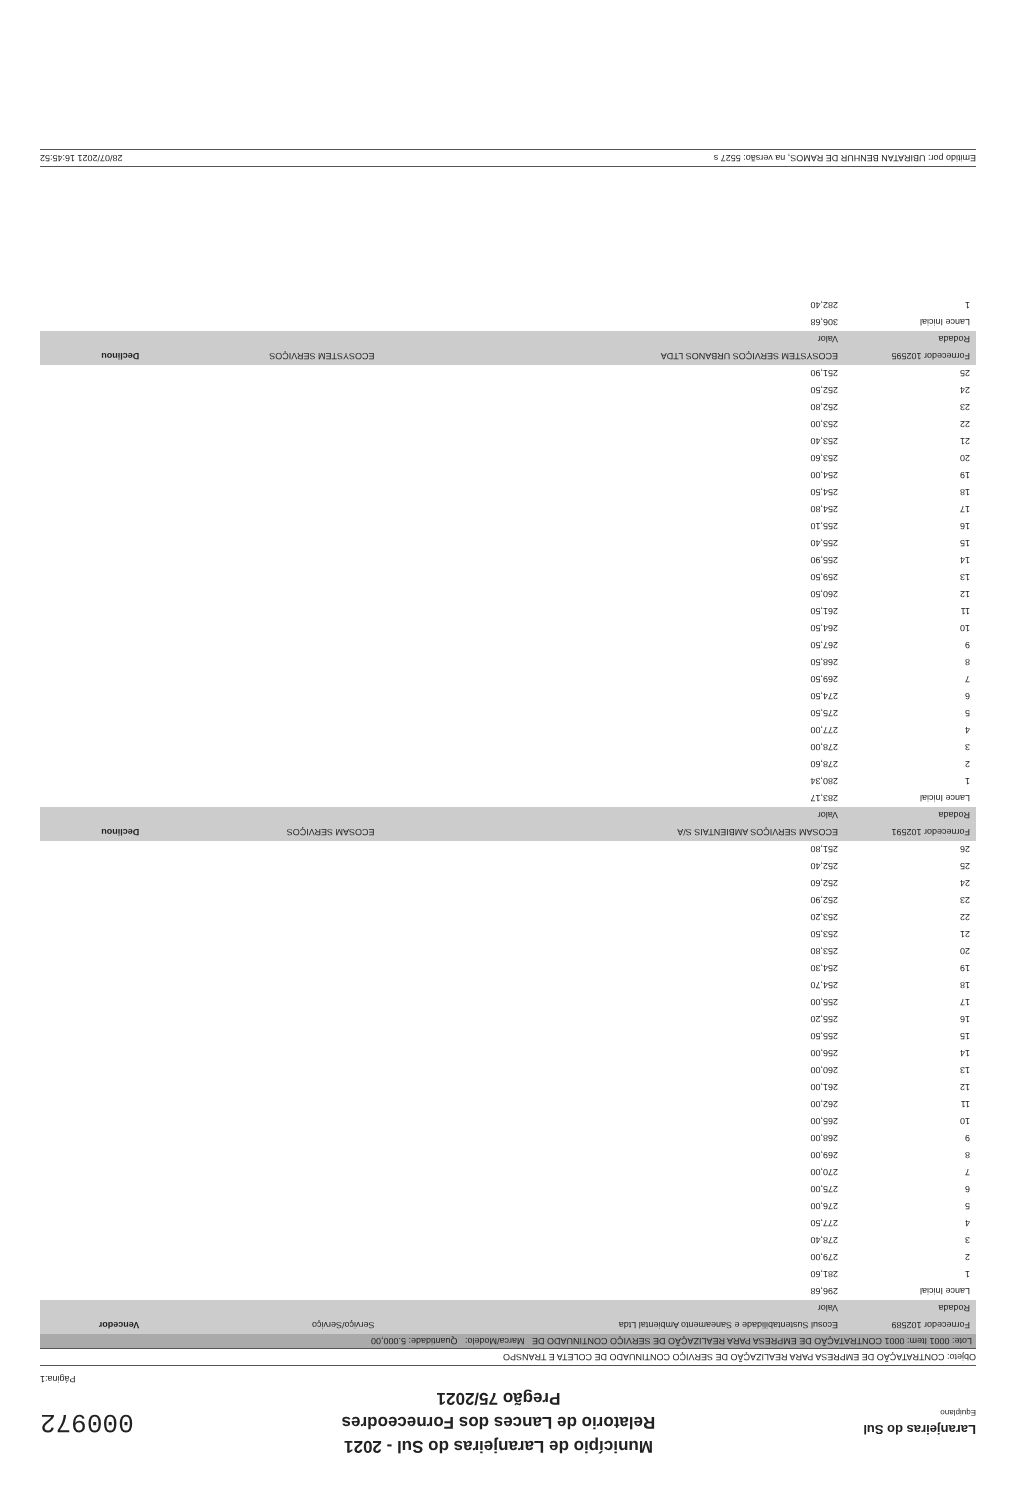Laranjeiras do Sul
Equiplano
Município de Laranjeiras do Sul - 2021
Relatorio de Lances dos Forneceodres
Pregão 75/2021
000972
Página:1
Objeto: CONTRATAÇÃO DE EMPRESA PARA REALIZAÇÃO DE SERVIÇO CONTINUADO DE COLETA E TRANSPO
Lote: 0001 Item: 0001 CONTRATAÇÃO DE EMPRESA PARA REALIZAÇÃO DE SERVIÇO CONTINUADO DE Marca/Modelo: Quantidade: 5.000,00
| Fornecedor 102589 | Ecosul Sustentabilidade e Saneamento Ambiental Ltda | Serviço/Serviço | Vencedor |
| --- | --- | --- | --- |
| Rodada | Valor | | |
| Lance Inicial | 296,68 | | |
| 1 | 281,60 | | |
| 2 | 279,00 | | |
| 3 | 278,40 | | |
| 4 | 277,50 | | |
| 5 | 276,00 | | |
| 6 | 275,00 | | |
| 7 | 270,00 | | |
| 8 | 269,00 | | |
| 9 | 268,00 | | |
| 10 | 265,00 | | |
| 11 | 262,00 | | |
| 12 | 261,00 | | |
| 13 | 260,00 | | |
| 14 | 256,00 | | |
| 15 | 255,50 | | |
| 16 | 255,20 | | |
| 17 | 255,00 | | |
| 18 | 254,70 | | |
| 19 | 254,30 | | |
| 20 | 253,80 | | |
| 21 | 253,50 | | |
| 22 | 253,20 | | |
| 23 | 252,90 | | |
| 24 | 252,60 | | |
| 25 | 252,40 | | |
| 26 | 251,80 | | |
| Fornecedor 102591 | ECOSAM SERVIÇOS AMBIENTAIS S/A | ECOSAM SERVIÇOS | Declinou |
| Rodada | Valor | | |
| Lance Inicial | 283,17 | | |
| 1 | 280,34 | | |
| 2 | 278,60 | | |
| 3 | 278,00 | | |
| 4 | 277,00 | | |
| 5 | 275,50 | | |
| 6 | 274,50 | | |
| 7 | 269,50 | | |
| 8 | 268,50 | | |
| 9 | 267,50 | | |
| 10 | 264,50 | | |
| 11 | 261,50 | | |
| 12 | 260,50 | | |
| 13 | 259,50 | | |
| 14 | 255,90 | | |
| 15 | 255,40 | | |
| 16 | 255,10 | | |
| 17 | 254,80 | | |
| 18 | 254,50 | | |
| 19 | 254,00 | | |
| 20 | 253,60 | | |
| 21 | 253,40 | | |
| 22 | 253,00 | | |
| 23 | 252,80 | | |
| 24 | 252,50 | | |
| 25 | 251,90 | | |
| Fornecedor 102595 | ECOSYSTEM SERVIÇOS URBANOS LTDA | ECOSYSTEM SERVIÇOS | Declinou |
| Rodada | Valor | | |
| Lance Inicial | 306,68 | | |
| 1 | 282,40 | | |
Emitido por: UBIRATAN BENHUR DE RAMOS, na versão: 5527 s 28/07/2021 16:45:52